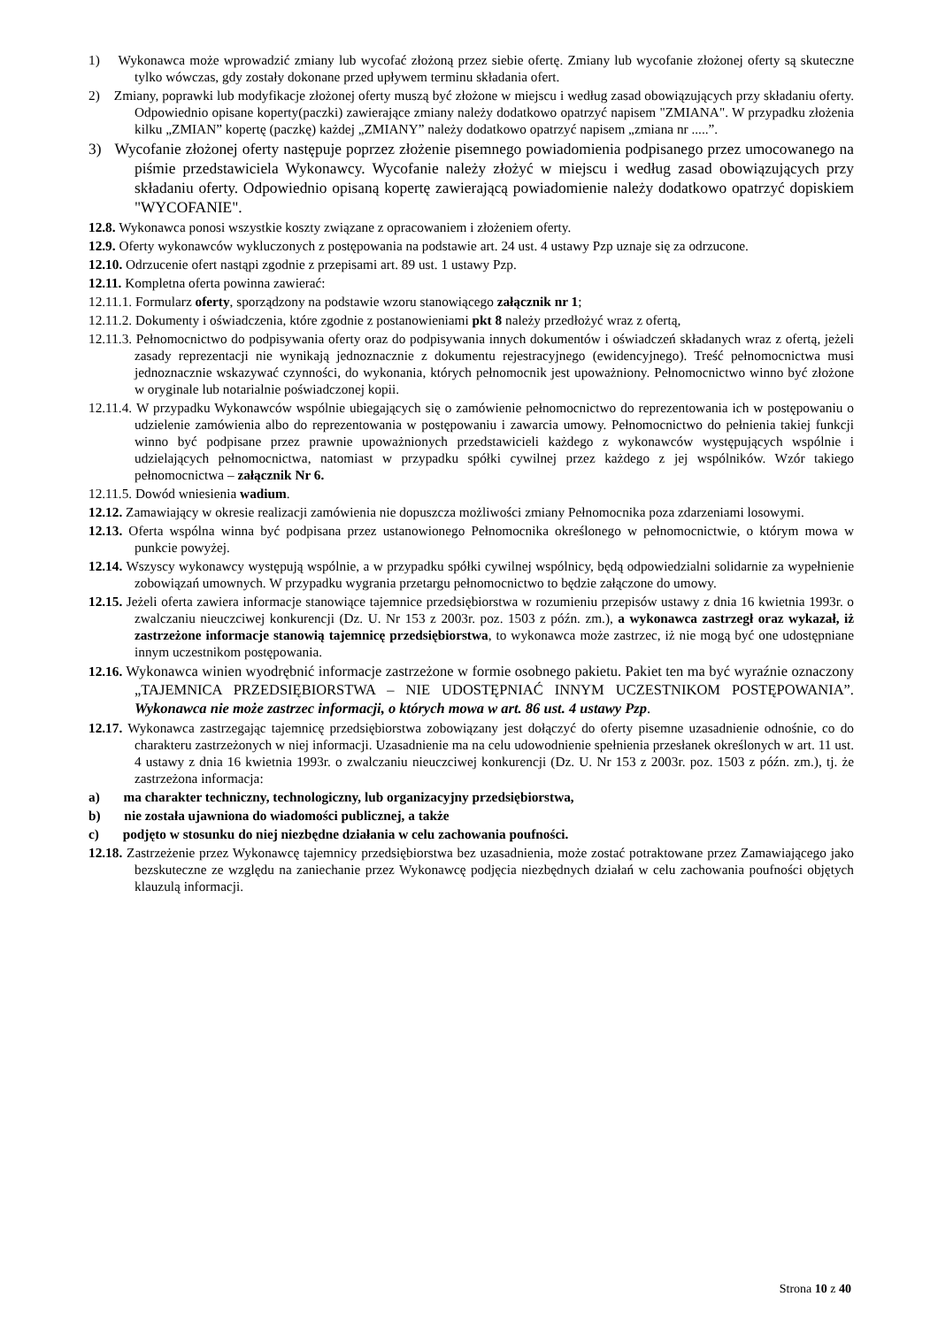1) Wykonawca może wprowadzić zmiany lub wycofać złożoną przez siebie ofertę. Zmiany lub wycofanie złożonej oferty są skuteczne tylko wówczas, gdy zostały dokonane przed upływem terminu składania ofert.
2) Zmiany, poprawki lub modyfikacje złożonej oferty muszą być złożone w miejscu i według zasad obowiązujących przy składaniu oferty. Odpowiednio opisane koperty(paczki) zawierające zmiany należy dodatkowo opatrzyć napisem "ZMIANA". W przypadku złożenia kilku „ZMIAN” kopertę (paczkę) każdej „ZMIANY” należy dodatkowo opatrzyć napisem „zmiana nr .....”.
3) Wycofanie złożonej oferty następuje poprzez złożenie pisemnego powiadomienia podpisanego przez umocowanego na piśmie przedstawiciela Wykonawcy. Wycofanie należy złożyć w miejscu i według zasad obowiązujących przy składaniu oferty. Odpowiednio opisaną kopertę zawierającą powiadomienie należy dodatkowo opatrzyć dopiskiem "WYCOFANIE".
12.8. Wykonawca ponosi wszystkie koszty związane z opracowaniem i złożeniem oferty.
12.9. Oferty wykonawców wykluczonych z postępowania na podstawie art. 24 ust. 4 ustawy Pzp uznaje się za odrzucone.
12.10. Odrzucenie ofert nastąpi zgodnie z przepisami art. 89 ust. 1 ustawy Pzp.
12.11. Kompletna oferta powinna zawierać:
12.11.1. Formularz oferty, sporządzony na podstawie wzoru stanowiącego załącznik nr 1;
12.11.2. Dokumenty i oświadczenia, które zgodnie z postanowieniami pkt 8 należy przedłożyć wraz z ofertą,
12.11.3. Pełnomocnictwo do podpisywania oferty oraz do podpisywania innych dokumentów i oświadczeń składanych wraz z ofertą, jeżeli zasady reprezentacji nie wynikają jednoznacznie z dokumentu rejestracyjnego (ewidencyjnego). Treść pełnomocnictwa musi jednoznacznie wskazywać czynności, do wykonania, których pełnomocnik jest upoważniony. Pełnomocnictwo winno być złożone w oryginale lub notarialnie poświadczonej kopii.
12.11.4. W przypadku Wykonawców wspólnie ubiegających się o zamówienie pełnomocnictwo do reprezentowania ich w postępowaniu o udzielenie zamówienia albo do reprezentowania w postępowaniu i zawarcia umowy. Pełnomocnictwo do pełnienia takiej funkcji winno być podpisane przez prawnie upoważnionych przedstawicieli każdego z wykonawców występujących wspólnie i udzielających pełnomocnictwa, natomiast w przypadku spółki cywilnej przez każdego z jej wspólników. Wzór takiego pełnomocnictwa – załącznik Nr 6.
12.11.5. Dowód wniesienia wadium.
12.12. Zamawiający w okresie realizacji zamówienia nie dopuszcza możliwości zmiany Pełnomocnika poza zdarzeniami losowymi.
12.13. Oferta wspólna winna być podpisana przez ustanowionego Pełnomocnika określonego w pełnomocnictwie, o którym mowa w punkcie powyżej.
12.14. Wszyscy wykonawcy występują wspólnie, a w przypadku spółki cywilnej wspólnicy, będą odpowiedzialni solidarnie za wypełnienie zobowiązań umownych. W przypadku wygrania przetargu pełnomocnictwo to będzie załączone do umowy.
12.15. Jeżeli oferta zawiera informacje stanowiące tajemnice przedsiębiorstwa w rozumieniu przepisów ustawy z dnia 16 kwietnia 1993r. o zwalczaniu nieuczciwej konkurencji (Dz. U. Nr 153 z 2003r. poz. 1503 z późn. zm.), a wykonawca zastrzegł oraz wykazał, iż zastrzeżone informacje stanowią tajemnicę przedsiębiorstwa, to wykonawca może zastrzec, iż nie mogą być one udostępniane innym uczestnikom postępowania.
12.16. Wykonawca winien wyodrębnić informacje zastrzeżone w formie osobnego pakietu. Pakiet ten ma być wyraźnie oznaczony „TAJEMNICA PRZEDSIĘBIORSTWA – NIE UDOSTĘPNIAĆ INNYM UCZESTNIKOM POSTĘPOWANIA”. Wykonawca nie może zastrzec informacji, o których mowa w art. 86 ust. 4 ustawy Pzp.
12.17. Wykonawca zastrzegając tajemnicę przedsiębiorstwa zobowiązany jest dołączyć do oferty pisemne uzasadnienie odnośnie, co do charakteru zastrzeżonych w niej informacji. Uzasadnienie ma na celu udowodnienie spełnienia przesłanek określonych w art. 11 ust. 4 ustawy z dnia 16 kwietnia 1993r. o zwalczaniu nieuczciwej konkurencji (Dz. U. Nr 153 z 2003r. poz. 1503 z późn. zm.), tj. że zastrzeżona informacja:
a) ma charakter techniczny, technologiczny, lub organizacyjny przedsiębiorstwa,
b) nie została ujawniona do wiadomości publicznej, a także
c) podjęto w stosunku do niej niezbędne działania w celu zachowania poufności.
12.18. Zastrzeżenie przez Wykonawcę tajemnicy przedsiębiorstwa bez uzasadnienia, może zostać potraktowane przez Zamawiającego jako bezskuteczne ze względu na zaniechanie przez Wykonawcę podjęcia niezbędnych działań w celu zachowania poufności objętych klauzulą informacji.
Strona 10 z 40